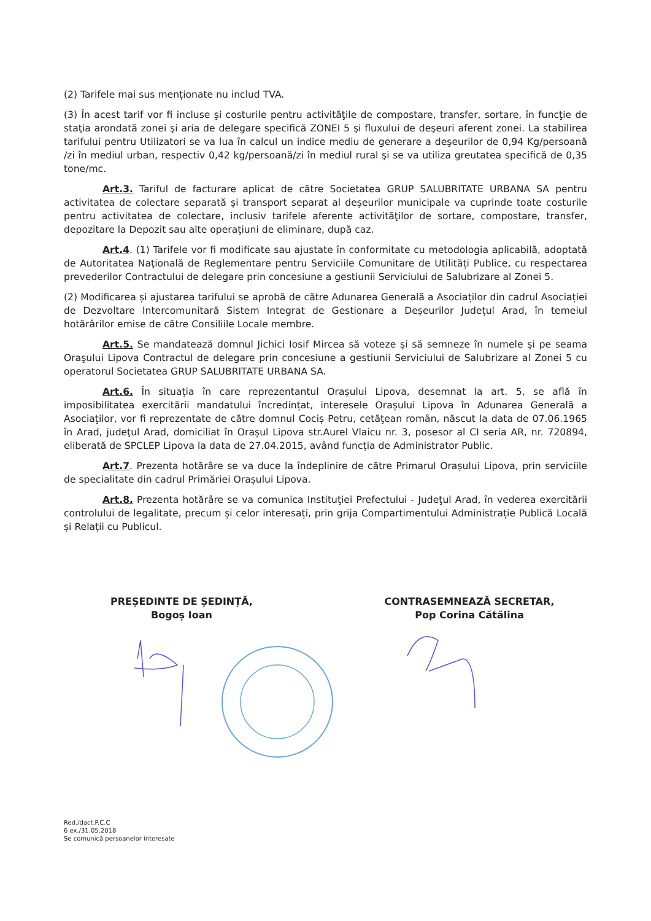(2) Tarifele mai sus menționate nu includ TVA.
(3) În acest tarif vor fi incluse şi costurile pentru activităţile de compostare, transfer, sortare, în funcţie de staţia arondată zonei şi aria de delegare specifică ZONEI 5 şi fluxului de deşeuri aferent zonei. La stabilirea tarifului pentru Utilizatori se va lua în calcul un indice mediu de generare a deşeurilor de 0,94 Kg/persoană /zi în mediul urban, respectiv 0,42 kg/persoană/zi în mediul rural şi se va utiliza greutatea specifică de 0,35 tone/mc.
Art.3. Tariful de facturare aplicat de către Societatea GRUP SALUBRITATE URBANA SA pentru activitatea de colectare separată și transport separat al deşeurilor municipale va cuprinde toate costurile pentru activitatea de colectare, inclusiv tarifele aferente activităţilor de sortare, compostare, transfer, depozitare la Depozit sau alte operaţiuni de eliminare, după caz.
Art.4. (1) Tarifele vor fi modificate sau ajustate în conformitate cu metodologia aplicabilă, adoptată de Autoritatea Naţională de Reglementare pentru Serviciile Comunitare de Utilități Publice, cu respectarea prevederilor Contractului de delegare prin concesiune a gestiunii Serviciului de Salubrizare al Zonei 5.
(2) Modificarea și ajustarea tarifului se aprobă de către Adunarea Generală a Asociaților din cadrul Asociației de Dezvoltare Intercomunitară Sistem Integrat de Gestionare a Deșeurilor Județul Arad, în temeiul hotărârilor emise de către Consiliile Locale membre.
Art.5. Se mandatează domnul Jichici Iosif Mircea să voteze şi să semneze în numele şi pe seama Oraşului Lipova Contractul de delegare prin concesiune a gestiunii Serviciului de Salubrizare al Zonei 5 cu operatorul Societatea GRUP SALUBRITATE URBANA SA.
Art.6. În situația în care reprezentantul Orașului Lipova, desemnat la art. 5, se află în imposibilitatea exercitării mandatului încredințat, interesele Orașului Lipova în Adunarea Generală a Asociaţilor, vor fi reprezentate de către domnul Cociș Petru, cetăţean român, născut la data de 07.06.1965 în Arad, judeţul Arad, domiciliat în Orașul Lipova str.Aurel Vlaicu nr. 3, posesor al CI seria AR, nr. 720894, eliberată de SPCLEP Lipova la data de 27.04.2015, având funcția de Administrator Public.
Art.7. Prezenta hotărâre se va duce la îndeplinire de către Primarul Orașului Lipova, prin serviciile de specialitate din cadrul Primăriei Orașului Lipova.
Art.8. Prezenta hotărâre se va comunica Instituţiei Prefectului - Judeţul Arad, în vederea exercitării controlului de legalitate, precum și celor interesați, prin grija Compartimentului Administrație Publică Locală și Relații cu Publicul.
PREȘEDINTE DE ȘEDINȚĂ,
Bogoș Ioan
CONTRASEMNEAZĂ SECRETAR,
Pop Corina Cătălina
Red./dact.P.C.C
6 ex./31.05.2018
Se comunică persoanelor interesate